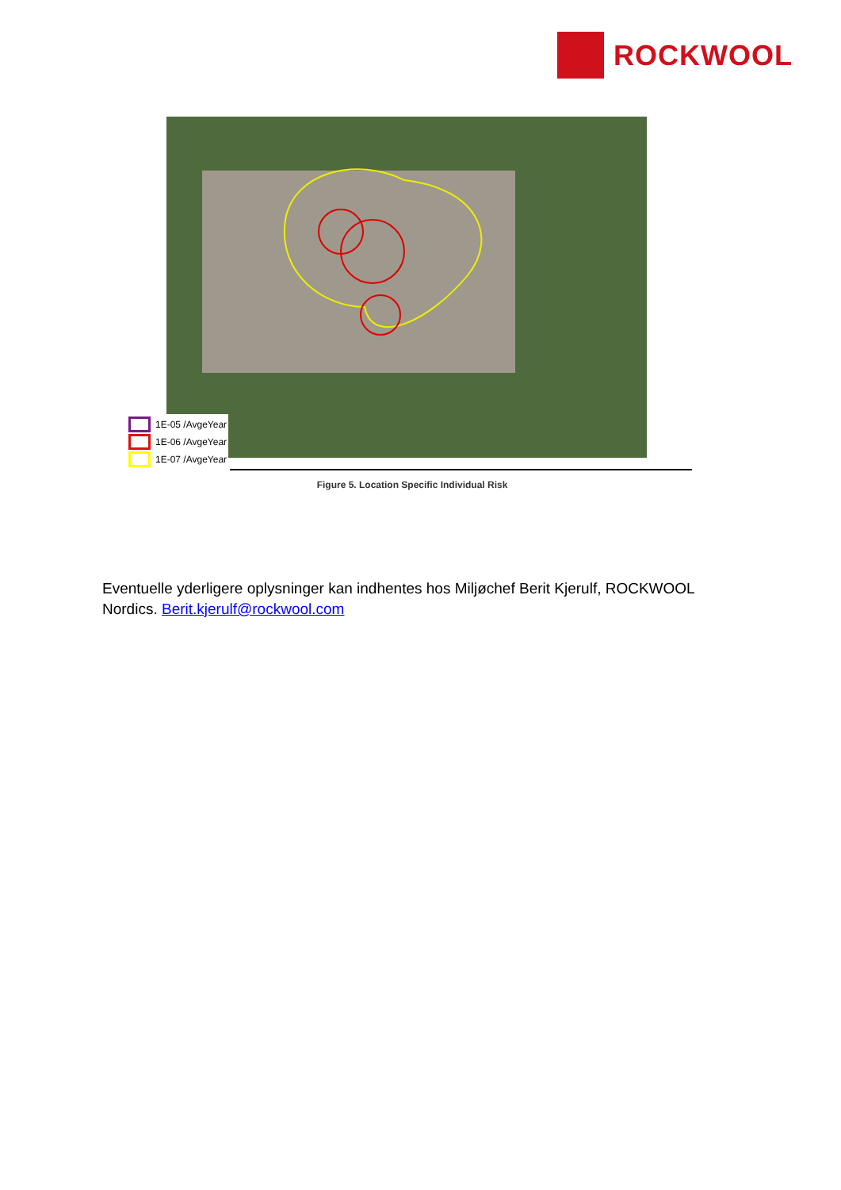ROCKWOOL
1E-05 /AvgeYear
1E-06 /AvgeYear
1E-07 /AvgeYear
Figure 5. Location Specific Individual Risk
Eventuelle yderligere oplysninger kan indhentes hos Miljøchef Berit Kjerulf, ROCKWOOL Nordics. Berit.kjerulf@rockwool.com